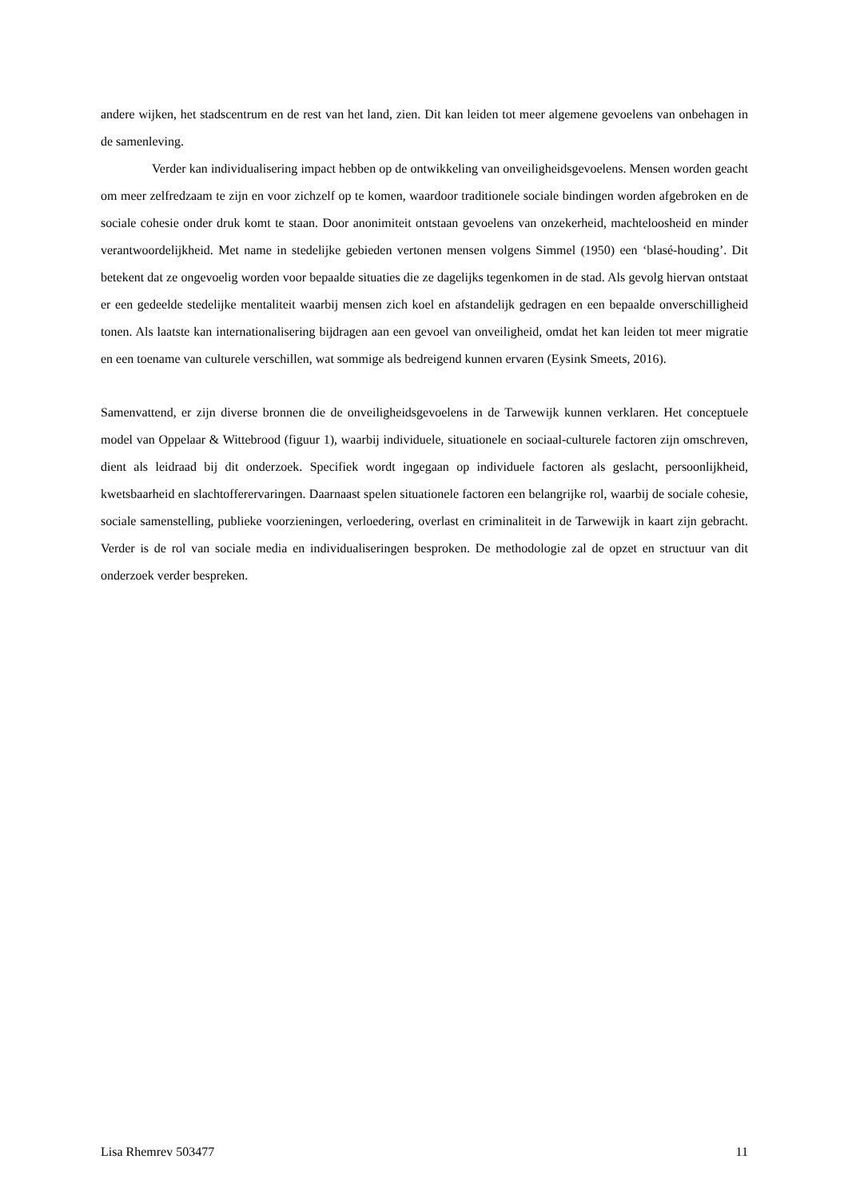andere wijken, het stadscentrum en de rest van het land, zien. Dit kan leiden tot meer algemene gevoelens van onbehagen in de samenleving.
Verder kan individualisering impact hebben op de ontwikkeling van onveiligheidsgevoelens. Mensen worden geacht om meer zelfredzaam te zijn en voor zichzelf op te komen, waardoor traditionele sociale bindingen worden afgebroken en de sociale cohesie onder druk komt te staan. Door anonimiteit ontstaan gevoelens van onzekerheid, machteloosheid en minder verantwoordelijkheid. Met name in stedelijke gebieden vertonen mensen volgens Simmel (1950) een ‘blasé-houding’. Dit betekent dat ze ongevoelig worden voor bepaalde situaties die ze dagelijks tegenkomen in de stad. Als gevolg hiervan ontstaat er een gedeelde stedelijke mentaliteit waarbij mensen zich koel en afstandelijk gedragen en een bepaalde onverschilligheid tonen. Als laatste kan internationalisering bijdragen aan een gevoel van onveiligheid, omdat het kan leiden tot meer migratie en een toename van culturele verschillen, wat sommige als bedreigend kunnen ervaren (Eysink Smeets, 2016).
Samenvattend, er zijn diverse bronnen die de onveiligheidsgevoelens in de Tarwewijk kunnen verklaren. Het conceptuele model van Oppelaar & Wittebrood (figuur 1), waarbij individuele, situationele en sociaal-culturele factoren zijn omschreven, dient als leidraad bij dit onderzoek. Specifiek wordt ingegaan op individuele factoren als geslacht, persoonlijkheid, kwetsbaarheid en slachtofferervaringen. Daarnaast spelen situationele factoren een belangrijke rol, waarbij de sociale cohesie, sociale samenstelling, publieke voorzieningen, verloedering, overlast en criminaliteit in de Tarwewijk in kaart zijn gebracht. Verder is de rol van sociale media en individualiseringen besproken. De methodologie zal de opzet en structuur van dit onderzoek verder bespreken.
Lisa Rhemrev 503477 11